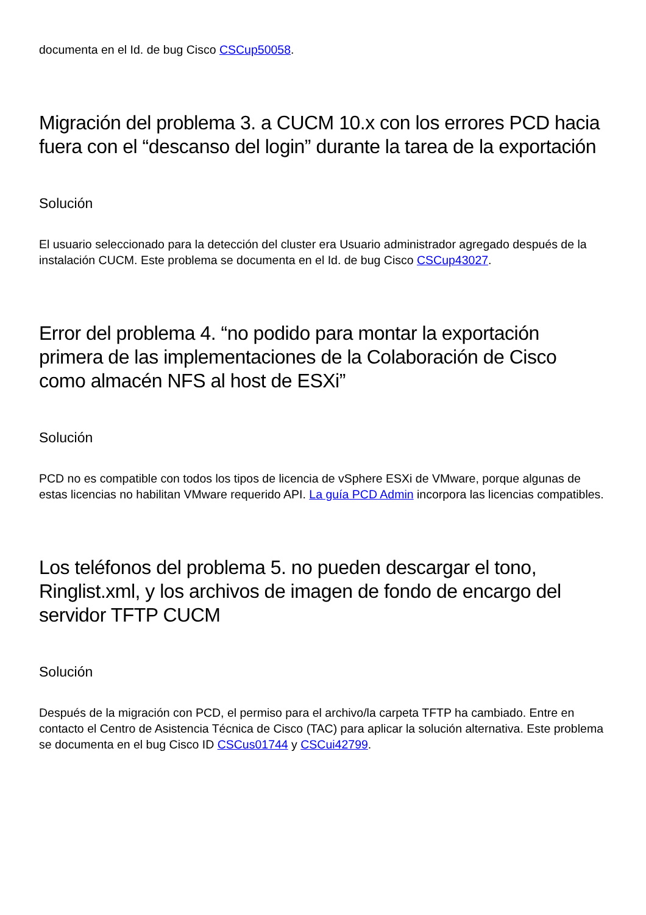documenta en el Id. de bug Cisco CSCup50058.
Migración del problema 3. a CUCM 10.x con los errores PCD hacia fuera con el “descanso del login” durante la tarea de la exportación
Solución
El usuario seleccionado para la detección del cluster era Usuario administrador agregado después de la instalación CUCM. Este problema se documenta en el Id. de bug Cisco CSCup43027.
Error del problema 4. “no podido para montar la exportación primera de las implementaciones de la Colaboración de Cisco como almacén NFS al host de ESXi”
Solución
PCD no es compatible con todos los tipos de licencia de vSphere ESXi de VMware, porque algunas de estas licencias no habilitan VMware requerido API. La guía PCD Admin incorpora las licencias compatibles.
Los teléfonos del problema 5. no pueden descargar el tono, Ringlist.xml, y los archivos de imagen de fondo de encargo del servidor TFTP CUCM
Solución
Después de la migración con PCD, el permiso para el archivo/la carpeta TFTP ha cambiado. Entre en contacto el Centro de Asistencia Técnica de Cisco (TAC) para aplicar la solución alternativa. Este problema se documenta en el bug Cisco ID CSCus01744 y CSCui42799.